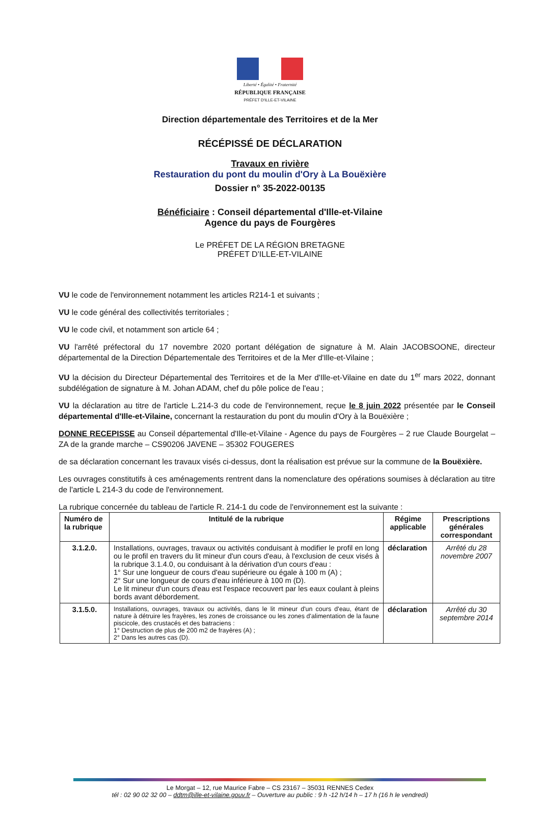Liberté • Égalité • Fraternité
RÉPUBLIQUE FRANÇAISE
PRÉFET D'ILLE-ET-VILAINE
Direction départementale des Territoires et de la Mer
RÉCÉPISSÉ DE DÉCLARATION
Travaux en rivière
Restauration du pont du moulin d'Ory à La Bouëxière
Dossier n° 35-2022-00135
Bénéficiaire : Conseil départemental d'Ille-et-Vilaine
Agence du pays de Fourgères
Le PRÉFET DE LA RÉGION BRETAGNE
PRÉFET D'ILLE-ET-VILAINE
VU le code de l'environnement notamment les articles R214-1 et suivants ;
VU le code général des collectivités territoriales ;
VU le code civil, et notamment son article 64 ;
VU l'arrêté préfectoral du 17 novembre 2020 portant délégation de signature à M. Alain JACOBSOONE, directeur départemental de la Direction Départementale des Territoires et de la Mer d'Ille-et-Vilaine ;
VU la décision du Directeur Départemental des Territoires et de la Mer d'Ille-et-Vilaine en date du 1<sup>er</sup> mars 2022, donnant subdélégation de signature à M. Johan ADAM, chef du pôle police de l'eau ;
VU la déclaration au titre de l'article L.214-3 du code de l'environnement, reçue le 8 juin 2022 présentée par le Conseil départemental d'Ille-et-Vilaine, concernant la restauration du pont du moulin d'Ory à la Bouëxière ;
DONNE RECEPISSE au Conseil départemental d'Ille-et-Vilaine - Agence du pays de Fourgères – 2 rue Claude Bourgelat – ZA de la grande marche – CS90206 JAVENE – 35302 FOUGERES
de sa déclaration concernant les travaux visés ci-dessus, dont la réalisation est prévue sur la commune de la Bouëxière.
Les ouvrages constitutifs à ces aménagements rentrent dans la nomenclature des opérations soumises à déclaration au titre de l'article L 214-3 du code de l'environnement.
La rubrique concernée du tableau de l'article R. 214-1 du code de l'environnement est la suivante :
| Numéro de la rubrique | Intitulé de la rubrique | Régime applicable | Prescriptions générales correspondant |
| --- | --- | --- | --- |
| 3.1.2.0. | Installations, ouvrages, travaux ou activités conduisant à modifier le profil en long ou le profil en travers du lit mineur d'un cours d'eau, à l'exclusion de ceux visés à la rubrique 3.1.4.0, ou conduisant à la dérivation d'un cours d'eau : 1° Sur une longueur de cours d'eau supérieure ou égale à 100 m (A) ; 2° Sur une longueur de cours d'eau inférieure à 100 m (D). Le lit mineur d'un cours d'eau est l'espace recouvert par les eaux coulant à pleins bords avant débordement. | déclaration | Arrêté du 28 novembre 2007 |
| 3.1.5.0. | Installations, ouvrages, travaux ou activités, dans le lit mineur d'un cours d'eau, étant de nature à détruire les frayères, les zones de croissance ou les zones d'alimentation de la faune piscicole, des crustacés et des batraciens : 1° Destruction de plus de 200 m2 de frayères (A) ; 2° Dans les autres cas (D). | déclaration | Arrêté du 30 septembre 2014 |
Le Morgat – 12, rue Maurice Fabre – CS 23167 – 35031 RENNES Cedex
tél : 02 90 02 32 00 – ddtm@ille-et-vilaine.gouv.fr – Ouverture au public : 9 h -12 h/14 h – 17 h (16 h le vendredi)